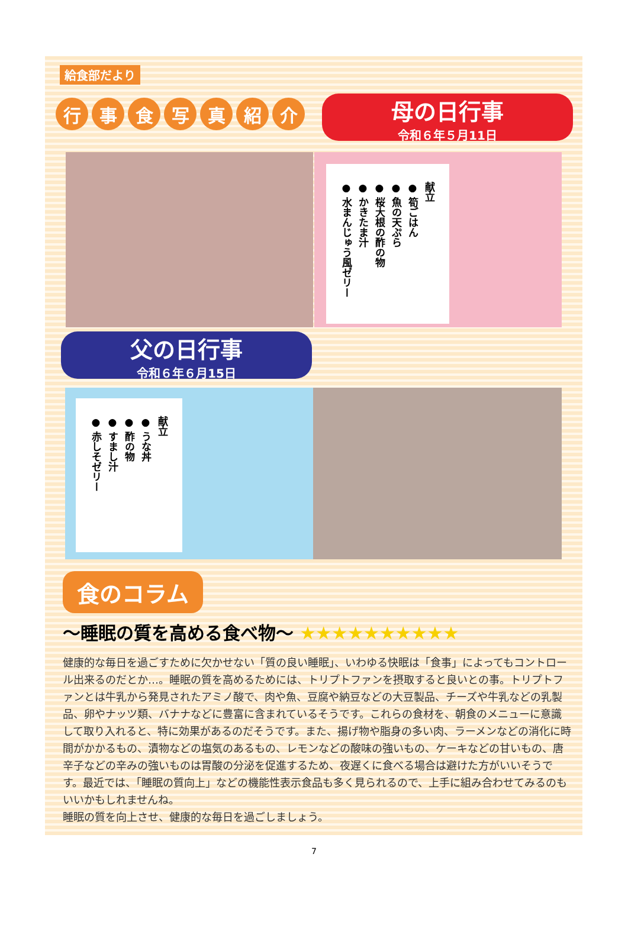給食部だより
行事食写真紹介 母の日行事
令和６年５月11日
献立
● 筍ごはん
● 魚の天ぷら
● 桜大根の酢の物
● かきたま汁
● 水まんじゅう風ゼリー
父の日行事
令和６年６月15日
献立
● うな丼
● 酢の物
● すまし汁
● 赤しそゼリー
食のコラム
～睡眠の質を高める食べ物～ ★★★★★★★★★★
健康的な毎日を過ごすために欠かせない「質の良い睡眠」、いわゆる快眠は「食事」によってもコントロール出来るのだとか…。睡眠の質を高めるためには、トリプトファンを摂取すると良いとの事。トリプトファンとは牛乳から発見されたアミノ酸で、肉や魚、豆腐や納豆などの大豆製品、チーズや牛乳などの乳製品、卵やナッツ類、バナナなどに豊富に含まれているそうです。これらの食材を、朝食のメニューに意識して取り入れると、特に効果があるのだそうです。また、揚げ物や脂身の多い肉、ラーメンなどの消化に時間がかかるもの、漬物などの塩気のあるもの、レモンなどの酸味の強いもの、ケーキなどの甘いもの、唐辛子などの辛みの強いものは胃酸の分泌を促進するため、夜遅くに食べる場合は避けた方がいいそうです。最近では、「睡眠の質向上」などの機能性表示食品も多く見られるので、上手に組み合わせてみるのもいいかもしれませんね。
睡眠の質を向上させ、健康的な毎日を過ごしましょう。
7